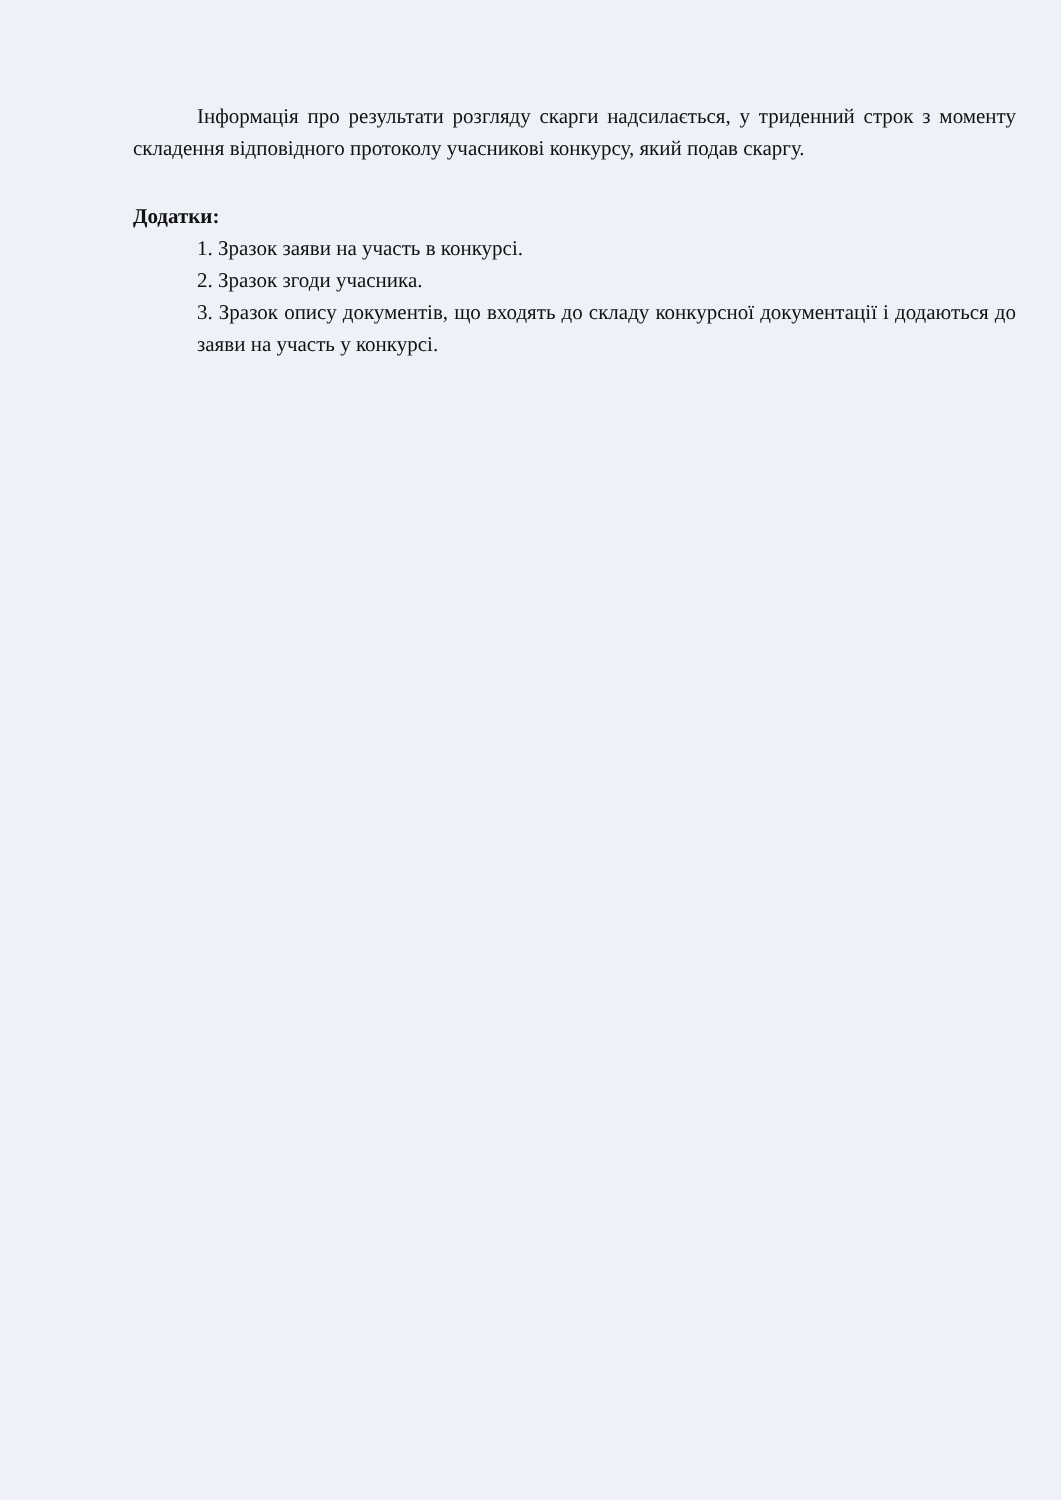Інформація про результати розгляду скарги надсилається, у триденний строк з моменту складення відповідного протоколу учасникові конкурсу, який подав скаргу.
Додатки:
1. Зразок заяви на участь в конкурсі.
2. Зразок згоди учасника.
3. Зразок опису документів, що входять до складу конкурсної документації і додаються до заяви на участь у конкурсі.